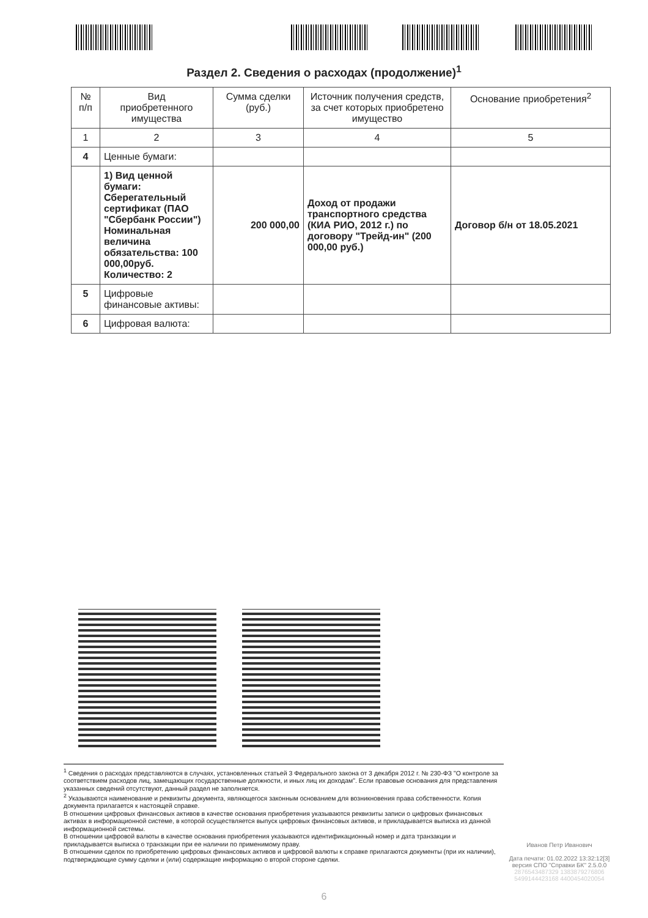Раздел 2. Сведения о расходах (продолжение)<sup>1</sup>
| № п/п | Вид приобретенного имущества | Сумма сделки (руб.) | Источник получения средств, за счет которых приобретено имущество | Основание приобретения<sup>2</sup> |
| --- | --- | --- | --- | --- |
| 1 | 2 | 3 | 4 | 5 |
| 4 | Ценные бумаги: | | | |
| | 1) Вид ценной бумаги: Сберегательный сертификат (ПАО "Сбербанк России") Номинальная величина обязательства: 100 000,00руб. Количество: 2 | 200 000,00 | Доход от продажи транспортного средства (КИА РИО, 2012 г.) по договору "Трейд-ин" (200 000,00 руб.) | Договор б/н от 18.05.2021 |
| 5 | Цифровые финансовые активы: | | | |
| 6 | Цифровая валюта: | | | |
<sup>1</sup> Сведения о расходах представляются в случаях, установленных статьей 3 Федерального закона от 3 декабря 2012 г. № 230-ФЗ "О контроле за соответствием расходов лиц, замещающих государственные должности, и иных лиц их доходам". Если правовые основания для представления указанных сведений отсутствуют, данный раздел не заполняется.
<sup>2</sup> Указываются наименование и реквизиты документа, являющегося законным основанием для возникновения права собственности. Копия документа прилагается к настоящей справке.
В отношении цифровых финансовых активов в качестве основания приобретения указываются реквизиты записи о цифровых финансовых активах в информационной системе, в которой осуществляется выпуск цифровых финансовых активов, и прикладывается выписка из данной информационной системы.
В отношении цифровой валюты в качестве основания приобретения указываются идентификационный номер и дата транзакции и прикладывается выписка о транзакции при ее наличии по применимому праву.
В отношении сделок по приобретению цифровых финансовых активов и цифровой валюты к справке прилагаются документы (при их наличии), подтверждающие сумму сделки и (или) содержащие информацию о второй стороне сделки.
Иванов Петр Иванович
Дата печати: 01.02.2022 13:32:12[3]
версия СПО "Справки БК" 2.5.0.0
2876543487329 1383879276806
5499144423168 4400454020054
6